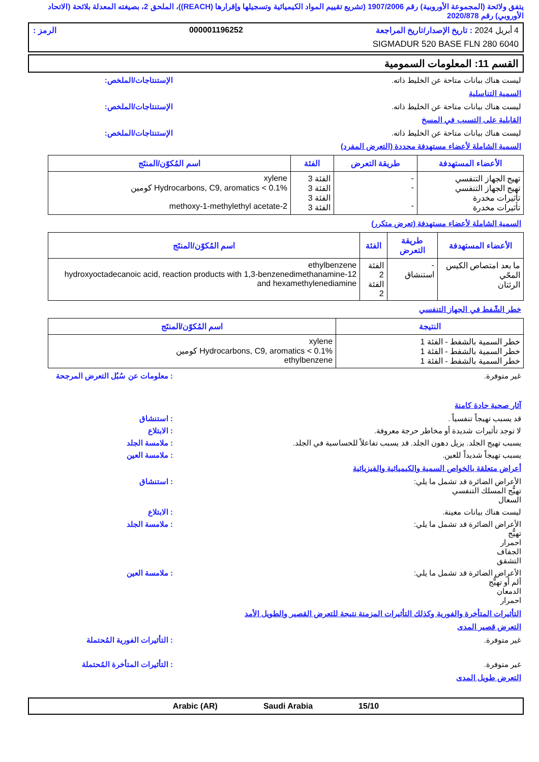يتفق ولائحة (المجموعة الأوروبية) رقم 1907/2006 (تشريع تقييم المواد الكيميائية وتسجيلها وإقرارها (REACH))، الملحق 2، بصيغته المعدلة بلائحة (الاتحاد الأوروبي) رقم 2020/878
4 أبريل 2024 : تاريخ الإصدار/تاريخ المراجعة 000001196252 الرمز :
SIGMADUR 520 BASE FLN 280 6040
القسم 11: المعلومات السمومية
ليست هناك بيانات متاحة عن الخليط ذاته. الإستنتاجات/الملخص:
السمية التناسلية
ليست هناك بيانات متاحة عن الخليط ذاته. الإستنتاجات/الملخص:
القابلية على التسبب في المسخ
ليست هناك بيانات متاحة عن الخليط ذاته. الإستنتاجات/الملخص:
السمية الشاملة لأعضاء مستهدفة محددة (التعرض المفرد)
| الأعضاء المستهدفة | طريقة التعرض | الفئة | اسم المُكوّن/المنتَج |
| --- | --- | --- | --- |
| تهيج الجهاز التنفسي تهيج الجهاز التنفسي تأثيرات مخدرة تأثيرات مخدرة | - - - | الفئة 3 الفئة 3 الفئة 3 الفئة 3 | xylene Hydrocarbons, C9, aromatics < 0.1% كومين 2-methoxy-1-methylethyl acetate |
السمية الشاملة لأعضاء مستهدفة (تعرض متكرر)
| الأعضاء المستهدفة | طريقة التعرض | الفئة | اسم المُكوّن/المنتَج |
| --- | --- | --- | --- |
| ما بعد امتصاص الكيس المحّي الرئتان | - استنشاق | الفئة 2 الفئة 2 | ethylbenzene 12-hydroxyoctadecanoic acid, reaction products with 1,3-benzenedimethanamine and hexamethylenediamine |
خطر الشّفط في الجهاز التنفسي
| النتيجة | اسم المُكوّن/المنتَج |
| --- | --- |
| خطر السمية بالشفط - الفئة 1 خطر السمية بالشفط - الفئة 1 خطر السمية بالشفط - الفئة 1 | xylene Hydrocarbons, C9, aromatics < 0.1% كومين ethylbenzene |
غير متوفرة.: معلومات عن سُبُل التعرض المرجحة
آثار صحية حادة كامنة
قد يسبب تهيجاً تنفسياً .: استنشاق
لا توجد تأثيرات شديدة أو مخاطر حرجة معروفة.: الابتلاع
يسبب تهيج الجلد. يزيل دهون الجلد. قد يسبب تفاعلاً للحساسية في الجلد.: ملامسة الجلد
يسبب تهيجاً شديداً للعين.: ملامسة العين
أعراض متعلقة بالخواص السمية والكيميائية والفيزيائية
الأعراض الضائرة قد تشمل ما يلي:
تهيُّج المسلك التنفسي
السعال: استنشاق
ليست هناك بيانات معينة.: الابتلاع
الأعراض الضائرة قد تشمل ما يلي:
تهيُّج
احمرار
الجفاف
التشقق: ملامسة الجلد
الأعراض الضائرة قد تشمل ما يلي:
ألم أو تهيُّج
الدمعان
احمرار: ملامسة العين
التأثيرات المتأخرة والفورية وكذلك التأثيرات المزمنة نتيجة للتعرض القصير والطويل الأمد
التعرض قصير المدى
غير متوفرة.: التأثيرات الفورية المُحتملة
غير متوفرة.: التأثيرات المتأخرة المُحتملة
التعرض طويل المدى
15/10 Saudi Arabia Arabic (AR)